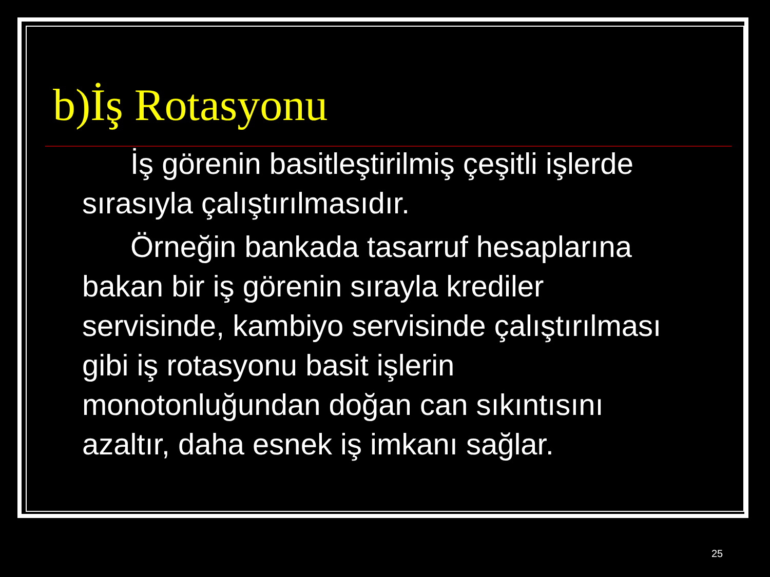b)İş Rotasyonu
İş görenin basitleştirilmiş çeşitli işlerde sırasıyla çalıştırılmasıdır.
Örneğin bankada tasarruf hesaplarına bakan bir iş görenin sırayla krediler servisinde, kambiyo servisinde çalıştırılması gibi iş rotasyonu basit işlerin monotonluğundan doğan can sıkıntısını azaltır, daha esnek iş imkanı sağlar.
25